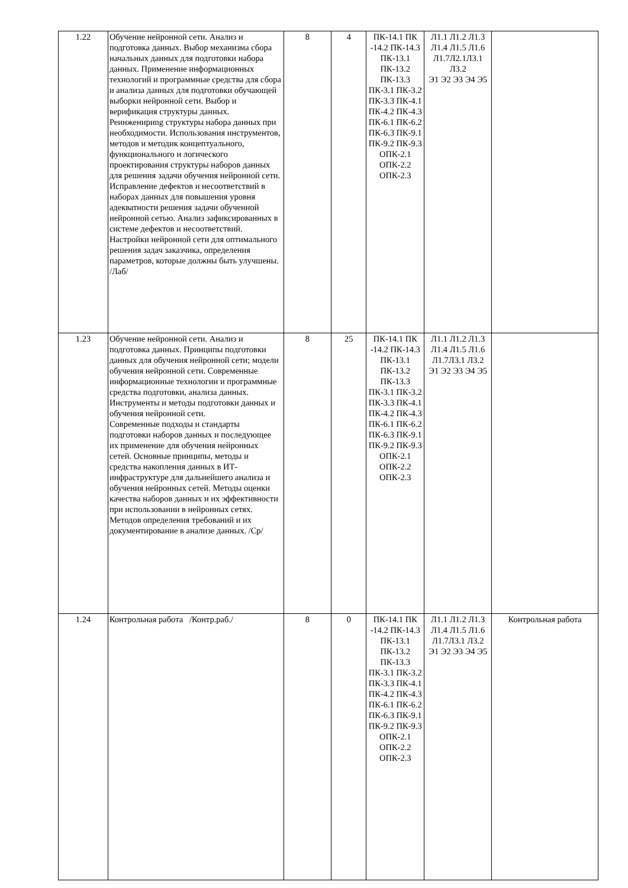| 1.22 | Обучение нейронной сети. Анализ и подготовка данных. Выбор механизма сбора начальных данных для подготовки набора данных. Применение информационных технологий и программные средства для сбора и анализа данных для подготовки обучающей выборки нейронной сети. Выбор и верификация структуры данных. Реинженириng структуры набора данных при необходимости. Использования инструментов, методов и методик концептуального, функционального и логического проектирования структуры наборов данных для решения задачи обучения нейронной сети. Исправление дефектов и несоответствий в наборах данных для повышения уровня адекватности решения задачи обученной нейронной сетью. Анализ зафиксированных в системе дефектов и несоответствий. Настройки нейронной сети для оптимального решения задач заказчика, определения параметров, которые должны быть улучшены. /Лаб/ | 8 | 4 | ПК-14.1 ПК -14.2 ПК-14.3 ПК-13.1 ПК-13.2 ПК-13.3 ПК-3.1 ПК-3.2 ПК-3.3 ПК-4.1 ПК-4.2 ПК-4.3 ПК-6.1 ПК-6.2 ПК-6.3 ПК-9.1 ПК-9.2 ПК-9.3 ОПК-2.1 ОПК-2.2 ОПК-2.3 | Л1.1 Л1.2 Л1.3 Л1.4 Л1.5 Л1.6 Л1.7Л2.1Л3.1 Л3.2 Э1 Э2 Э3 Э4 Э5 | |
| 1.23 | Обучение нейронной сети. Анализ и подготовка данных. Принципы подготовки данных для обучения нейронной сети; модели обучения нейронной сети. Современные информационные технологии и программные средства подготовки, анализа данных. Инструменты и методы подготовки данных и обучения нейронной сети. Современные подходы и стандарты подготовки наборов данных и последующее их применение для обучения нейронных сетей. Основные принципы, методы и средства накопления данных в ИТ-инфраструктуре для дальнейшего анализа и обучения нейронных сетей. Методы оценки качества наборов данных и их эффективности при использовании в нейронных сетях. Методов определения требований и их документирование в анализе данных. /Ср/ | 8 | 25 | ПК-14.1 ПК -14.2 ПК-14.3 ПК-13.1 ПК-13.2 ПК-13.3 ПК-3.1 ПК-3.2 ПК-3.3 ПК-4.1 ПК-4.2 ПК-4.3 ПК-6.1 ПК-6.2 ПК-6.3 ПК-9.1 ПК-9.2 ПК-9.3 ОПК-2.1 ОПК-2.2 ОПК-2.3 | Л1.1 Л1.2 Л1.3 Л1.4 Л1.5 Л1.6 Л1.7Л3.1 Л3.2 Э1 Э2 Э3 Э4 Э5 | |
| 1.24 | Контрольная работа /Контр.раб./ | 8 | 0 | ПК-14.1 ПК -14.2 ПК-14.3 ПК-13.1 ПК-13.2 ПК-13.3 ПК-3.1 ПК-3.2 ПК-3.3 ПК-4.1 ПК-4.2 ПК-4.3 ПК-6.1 ПК-6.2 ПК-6.3 ПК-9.1 ПК-9.2 ПК-9.3 ОПК-2.1 ОПК-2.2 ОПК-2.3 | Л1.1 Л1.2 Л1.3 Л1.4 Л1.5 Л1.6 Л1.7Л3.1 Л3.2 Э1 Э2 Э3 Э4 Э5 | Контрольная работа |